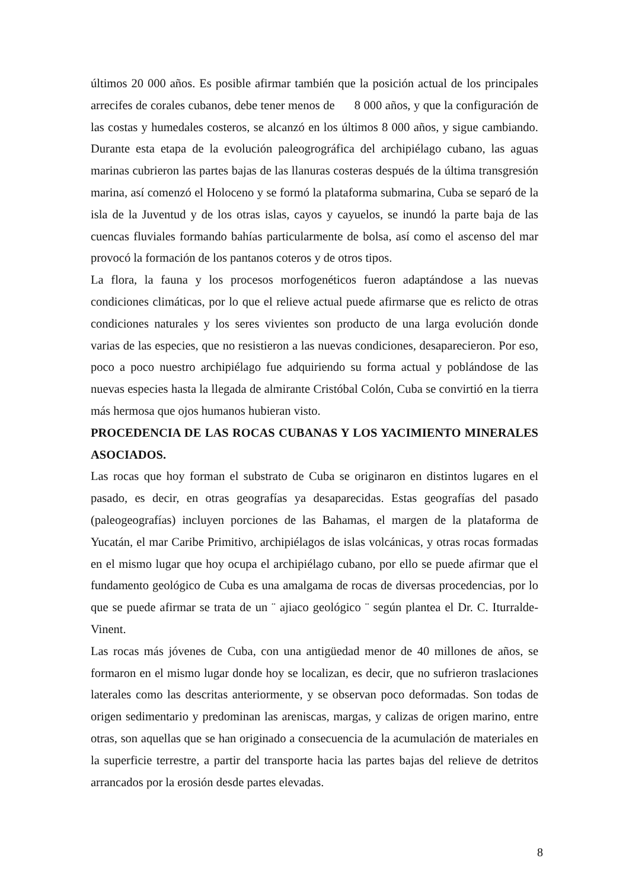últimos 20 000 años. Es posible afirmar también que la posición actual de los principales arrecifes de corales cubanos, debe tener menos de 8 000 años, y que la configuración de las costas y humedales costeros, se alcanzó en los últimos 8 000 años, y sigue cambiando. Durante esta etapa de la evolución paleogrográfica del archipiélago cubano, las aguas marinas cubrieron las partes bajas de las llanuras costeras después de la última transgresión marina, así comenzó el Holoceno y se formó la plataforma submarina, Cuba se separó de la isla de la Juventud y de los otras islas, cayos y cayuelos, se inundó la parte baja de las cuencas fluviales formando bahías particularmente de bolsa, así como el ascenso del mar provocó la formación de los pantanos coteros y de otros tipos.
La flora, la fauna y los procesos morfogenéticos fueron adaptándose a las nuevas condiciones climáticas, por lo que el relieve actual puede afirmarse que es relicto de otras condiciones naturales y los seres vivientes son producto de una larga evolución donde varias de las especies, que no resistieron a las nuevas condiciones, desaparecieron. Por eso, poco a poco nuestro archipiélago fue adquiriendo su forma actual y poblándose de las nuevas especies hasta la llegada de almirante Cristóbal Colón, Cuba se convirtió en la tierra más hermosa que ojos humanos hubieran visto.
PROCEDENCIA DE LAS ROCAS CUBANAS Y LOS YACIMIENTO MINERALES ASOCIADOS.
Las rocas que hoy forman el substrato de Cuba se originaron en distintos lugares en el pasado, es decir, en otras geografías ya desaparecidas. Estas geografías del pasado (paleogeografías) incluyen porciones de las Bahamas, el margen de la plataforma de Yucatán, el mar Caribe Primitivo, archipiélagos de islas volcánicas, y otras rocas formadas en el mismo lugar que hoy ocupa el archipiélago cubano, por ello se puede afirmar que el fundamento geológico de Cuba es una amalgama de rocas de diversas procedencias, por lo que se puede afirmar se trata de un ¨ ajiaco geológico ¨ según plantea el Dr. C. Iturralde-Vinent.
Las rocas más jóvenes de Cuba, con una antigüedad menor de 40 millones de años, se formaron en el mismo lugar donde hoy se localizan, es decir, que no sufrieron traslaciones laterales como las descritas anteriormente, y se observan poco deformadas. Son todas de origen sedimentario y predominan las areniscas, margas, y calizas de origen marino, entre otras, son aquellas que se han originado a consecuencia de la acumulación de materiales en la superficie terrestre, a partir del transporte hacia las partes bajas del relieve de detritos arrancados por la erosión desde partes elevadas.
8